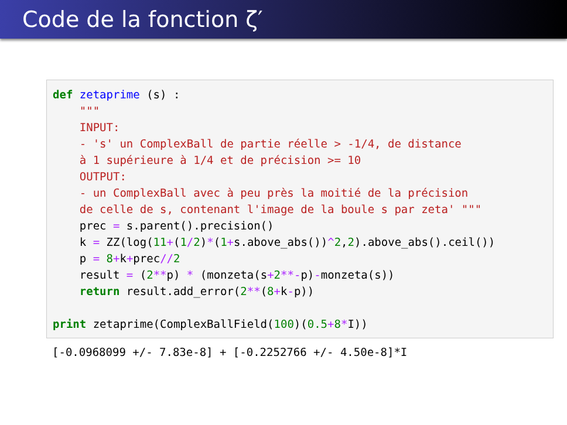Code de la fonction ζ′
def zetaprime (s) : """ INPUT: - 's' un ComplexBall de partie réelle > -1/4, de distance à 1 supérieure à 1/4 et de précision >= 10 OUTPUT: - un ComplexBall avec à peu près la moitié de la précision de celle de s, contenant l'image de la boule s par zeta' """ prec = s.parent().precision() k = ZZ(log(11+(1/2)*(1+s.above_abs())^2,2).above_abs().ceil()) p = 8+k+prec//2 result = (2**p) * (monzeta(s+2**-p)-monzeta(s)) return result.add_error(2**(8+k-p)) print zetaprime(ComplexBallField(100)(0.5+8*I))
[-0.0968099 +/- 7.83e-8] + [-0.2252766 +/- 4.50e-8]*I